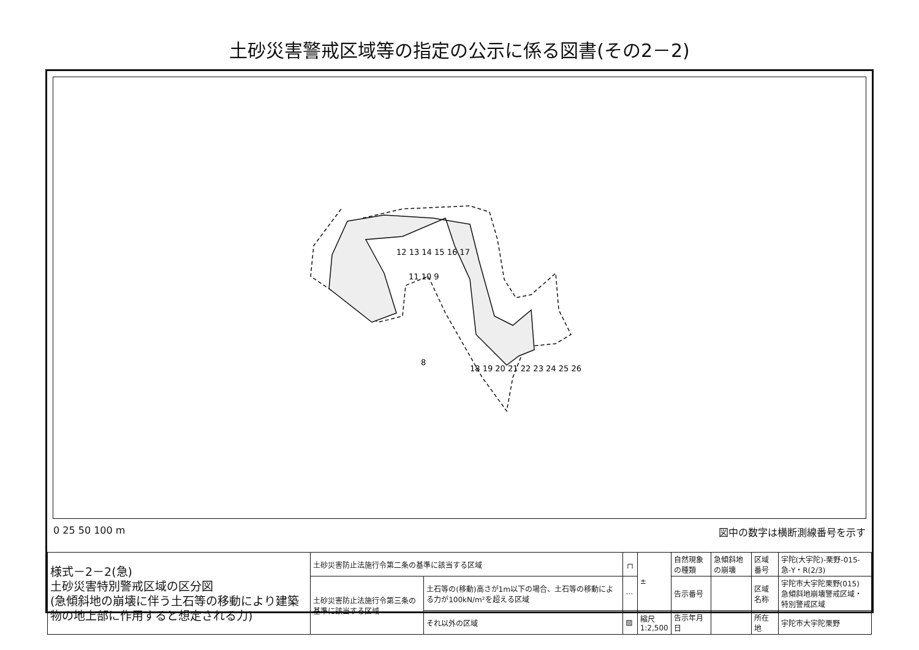土砂災害警戒区域等の指定の公示に係る図書(その2－2)
11 10 9
8
12 13 14 15 16 17
18 19 20 21 22 23 24 25 26
0 25 50 100 m 図中の数字は横断測線番号を示す
| 様式－2－2(急) 土砂災害特別警戒区域の区分図 (急傾斜地の崩壊に伴う土石等の移動により建築物の地上部に作用すると想定される力) | 土砂災害防止法施行令第二条の基準に該当する区域 | | ┌┐ | ± | 自然現象の種類 | 急傾斜地の崩壊 | 区域番号 | 宇陀(大宇陀)-栗野-015-急-Y・R(2/3) |
| | 土砂災害防止法施行令第三条の基準に該当する区域 | 土石等の(移動)高さが1m以下の場合、土石等の移動による力が100kN/m²を超える区域 | ⋯ | | 告示番号 | | 区域名称 | 宇陀市大宇陀栗野(015) 急傾斜地崩壊警戒区域・特別警戒区域 |
| | | それ以外の区域 | ▨ | 縮尺 1:2,500 | 告示年月日 | | 所在地 | 宇陀市大宇陀栗野 |